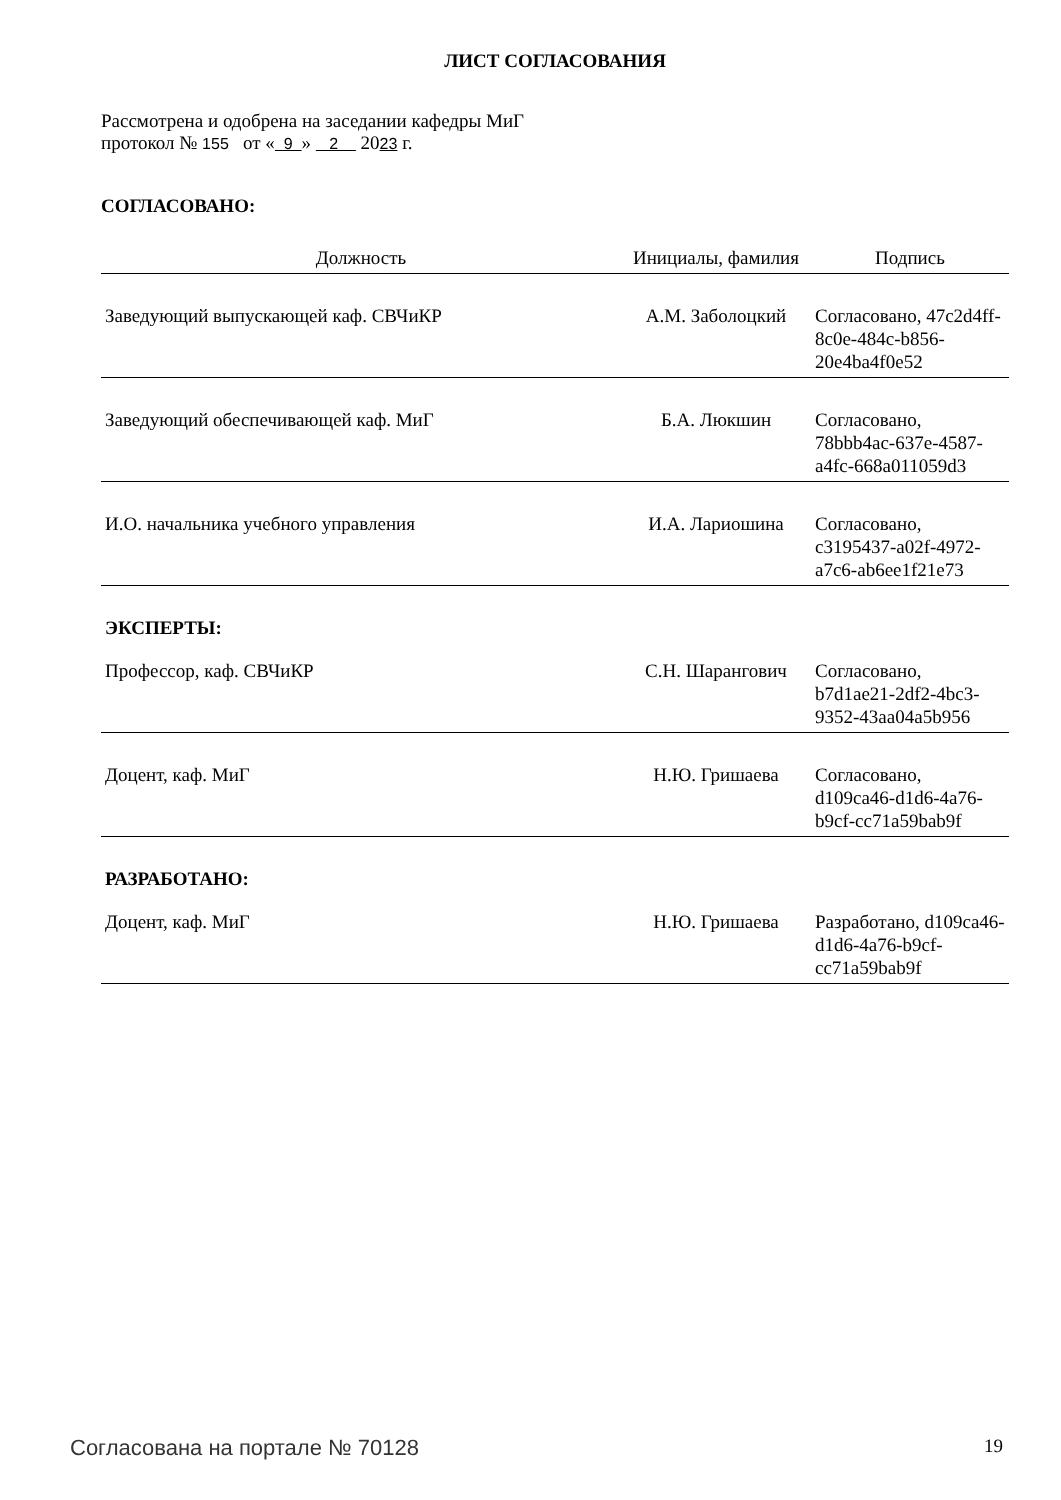ЛИСТ СОГЛАСОВАНИЯ
Рассмотрена и одобрена на заседании кафедры МиГ
протокол № 155 от « 9 » 2 2023 г.
СОГЛАСОВАНО:
| Должность | Инициалы, фамилия | Подпись |
| --- | --- | --- |
| Заведующий выпускающей каф. СВЧиКР | А.М. Заболоцкий | Согласовано, 47c2d4ff-8c0e-484c-b856-20e4ba4f0e52 |
| Заведующий обеспечивающей каф. МиГ | Б.А. Люкшин | Согласовано, 78bbb4ac-637e-4587-a4fc-668a011059d3 |
| И.О. начальника учебного управления | И.А. Лариошина | Согласовано, c3195437-a02f-4972-a7c6-ab6ee1f21e73 |
| ЭКСПЕРТЫ: | | |
| Профессор, каф. СВЧиКР | С.Н. Шарангович | Согласовано, b7d1ae21-2df2-4bc3-9352-43aa04a5b956 |
| Доцент, каф. МиГ | Н.Ю. Гришаева | Согласовано, d109ca46-d1d6-4a76-b9cf-cc71a59bab9f |
| РАЗРАБОТАНО: | | |
| Доцент, каф. МиГ | Н.Ю. Гришаева | Разработано, d109ca46-d1d6-4a76-b9cf-cc71a59bab9f |
Согласована на портале № 70128 19